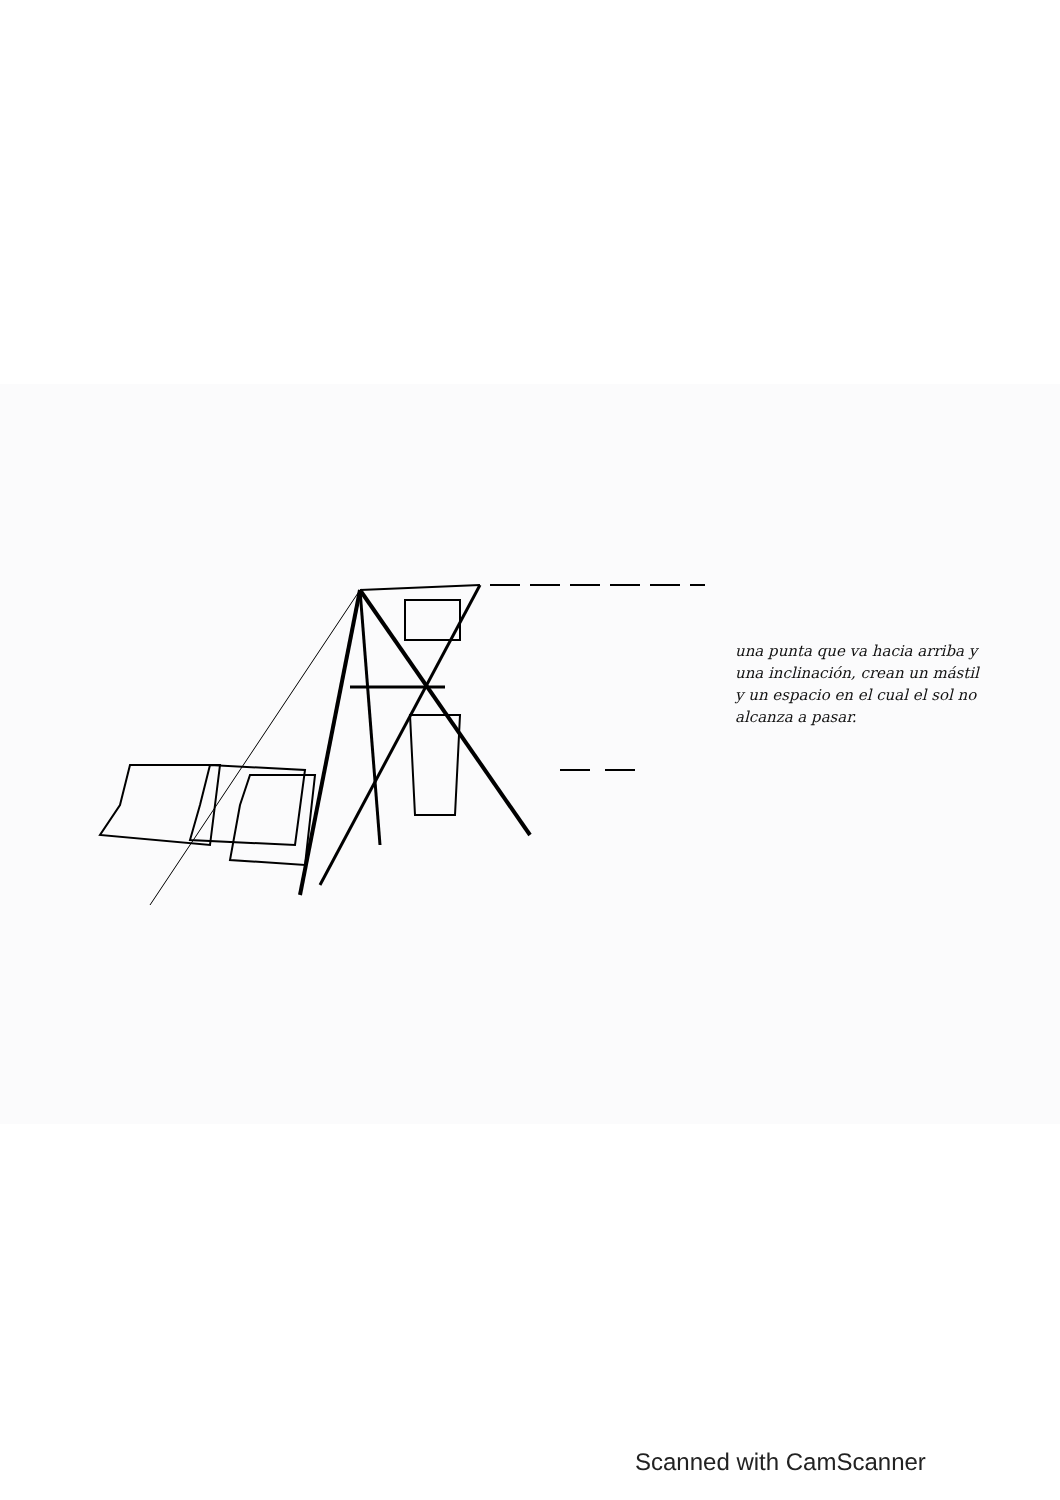una punta que va hacia arriba y una inclinación, crean un mástil y un espacio en el cual el sol no alcanza a pasar.
Scanned with CamScanner